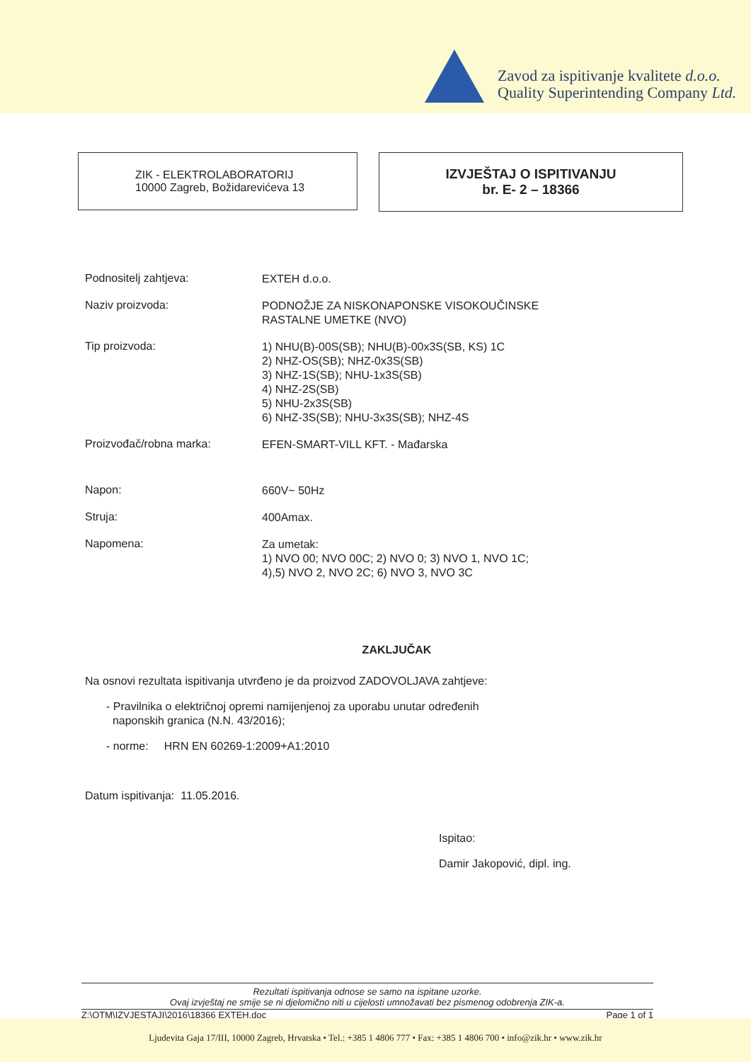Zavod za ispitivanje kvalitete d.o.o.
Quality Superintending Company Ltd.
ZIK - ELEKTROLABORATORIJ
10000 Zagreb, Božidarevićeva 13
IZVJEŠTAJ O ISPITIVANJU
br. E- 2 – 18366
Podnositelj zahtjeva:
EXTEH d.o.o.
Naziv proizvoda:
PODNOŽJE ZA NISKONAPONSKE VISOKOUČINSKE
RASTALNE UMETKE (NVO)
Tip proizvoda:
1) NHU(B)-00S(SB); NHU(B)-00x3S(SB, KS) 1C
2) NHZ-OS(SB); NHZ-0x3S(SB)
3) NHZ-1S(SB); NHU-1x3S(SB)
4) NHZ-2S(SB)
5) NHU-2x3S(SB)
6) NHZ-3S(SB); NHU-3x3S(SB); NHZ-4S
Proizvođač/robna marka:
EFEN-SMART-VILL KFT. - Mađarska
Napon:
660V~ 50Hz
Struja:
400Amax.
Napomena:
Za umetak:
1) NVO 00; NVO 00C; 2) NVO 0; 3) NVO 1, NVO 1C;
4),5) NVO 2, NVO 2C; 6) NVO 3, NVO 3C
ZAKLJUČAK
Na osnovi rezultata ispitivanja utvrđeno je da proizvod ZADOVOLJAVA zahtjeve:
- Pravilnika o električnoj opremi namijenjenoj za uporabu unutar određenih
naponskih granica (N.N. 43/2016);
- norme: HRN EN 60269-1:2009+A1:2010
Datum ispitivanja: 11.05.2016.
Ispitao:
Damir Jakopović, dipl. ing.
Rezultati ispitivanja odnose se samo na ispitane uzorke.
Ovaj izvještaj ne smije se ni djelomično niti u cijelosti umnožavati bez pismenog odobrenja ZIK-a.
Z:\OTM\IZVJESTAJI\2016\18366 EXTEH.doc Page 1 of 1
Ljudevita Gaja 17/III, 10000 Zagreb, Hrvatska • Tel.: +385 1 4806 777 • Fax: +385 1 4806 700 • info@zik.hr • www.zik.hr